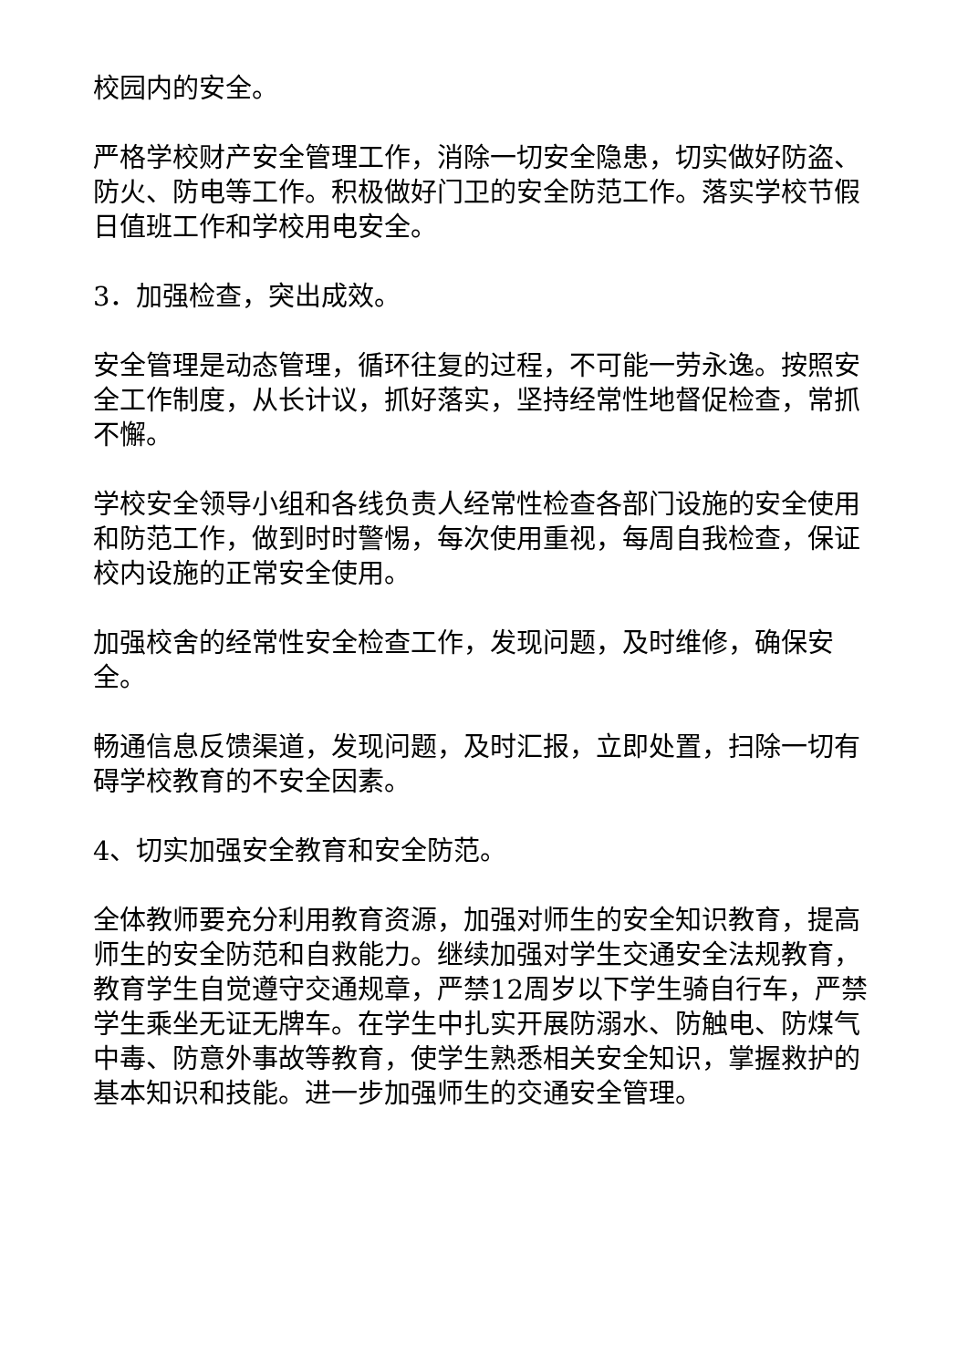校园内的安全。
严格学校财产安全管理工作，消除一切安全隐患，切实做好防盗、防火、防电等工作。积极做好门卫的安全防范工作。落实学校节假日值班工作和学校用电安全。
3．加强检查，突出成效。
安全管理是动态管理，循环往复的过程，不可能一劳永逸。按照安全工作制度，从长计议，抓好落实，坚持经常性地督促检查，常抓不懈。
学校安全领导小组和各线负责人经常性检查各部门设施的安全使用和防范工作，做到时时警惕，每次使用重视，每周自我检查，保证校内设施的正常安全使用。
加强校舍的经常性安全检查工作，发现问题，及时维修，确保安全。
畅通信息反馈渠道，发现问题，及时汇报，立即处置，扫除一切有碍学校教育的不安全因素。
4、切实加强安全教育和安全防范。
全体教师要充分利用教育资源，加强对师生的安全知识教育，提高师生的安全防范和自救能力。继续加强对学生交通安全法规教育，教育学生自觉遵守交通规章，严禁12周岁以下学生骑自行车，严禁学生乘坐无证无牌车。在学生中扎实开展防溺水、防触电、防煤气中毒、防意外事故等教育，使学生熟悉相关安全知识，掌握救护的基本知识和技能。进一步加强师生的交通安全管理。